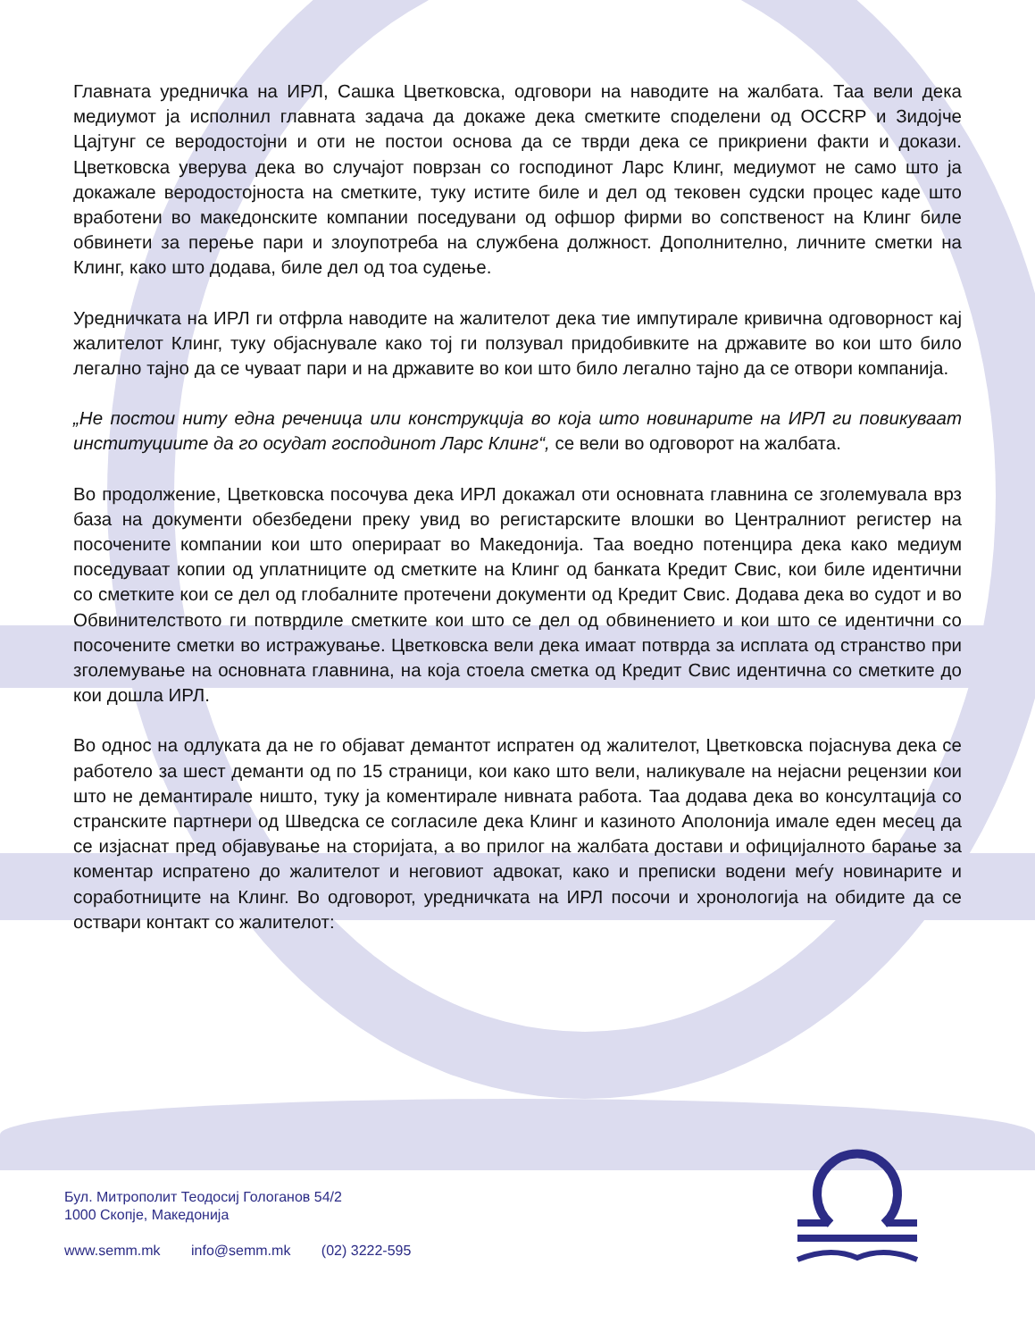Главната уредничка на ИРЛ, Сашка Цветковска, одговори на наводите на жалбата. Таа вели дека медиумот ја исполнил главната задача да докаже дека сметките споделени од OCCRP и Зидојче Цајтунг се веродостојни и оти не постои основа да се тврди дека се прикриени факти и докази. Цветковска уверува дека во случајот поврзан со господинот Ларс Клинг, медиумот не само што ја докажале веродостојноста на сметките, туку истите биле и дел од тековен судски процес каде што вработени во македонските компании поседувани од офшор фирми во сопственост на Клинг биле обвинети за перење пари и злоупотреба на службена должност. Дополнително, личните сметки на Клинг, како што додава, биле дел од тоа судење.
Уредничката на ИРЛ ги отфрла наводите на жалителот дека тие импутирале кривична одговорност кај жалителот Клинг, туку објаснувале како тој ги ползувал придобивките на државите во кои што било легално тајно да се чуваат пари и на државите во кои што било легално тајно да се отвори компанија.
„Не постои ниту една реченица или конструкција во која што новинарите на ИРЛ ги повикуваат институциите да го осудат господинот Ларс Клинг“, се вели во одговорот на жалбата.
Во продолжение, Цветковска посочува дека ИРЛ докажал оти основната главнина се зголемувала врз база на документи обезбедени преку увид во регистарските влошки во Централниот регистер на посочените компании кои што оперираат во Македонија. Таа воедно потенцира дека како медиум поседуваат копии од уплатниците од сметките на Клинг од банката Кредит Свис, кои биле идентични со сметките кои се дел од глобалните протечени документи од Кредит Свис. Додава дека во судот и во Обвинителството ги потврдиле сметките кои што се дел од обвинението и кои што се идентични со посочените сметки во истражување. Цветковска вели дека имаат потврда за исплата од странство при зголемување на основната главнина, на која стоела сметка од Кредит Свис идентична со сметките до кои дошла ИРЛ.
Во однос на одлуката да не го објават демантот испратен од жалителот, Цветковска појаснува дека се работело за шест деманти од по 15 страници, кои како што вели, наликувале на нејасни рецензии кои што не демантирале ништо, туку ја коментирале нивната работа. Таа додава дека во консултација со странските партнери од Шведска се согласиле дека Клинг и казиното Аполонија имале еден месец да се изјаснат пред објавување на сторијата, а во прилог на жалбата достави и официјалното барање за коментар испратено до жалителот и неговиот адвокат, како и преписки водени меѓу новинарите и соработниците на Клинг. Во одговорот, уредничката на ИРЛ посочи и хронологија на обидите да се оствари контакт со жалителот:
Бул. Митрополит Теодосиј Гологанов 54/2
1000 Скопје, Македонија
www.semm.mk info@semm.mk (02) 3222-595